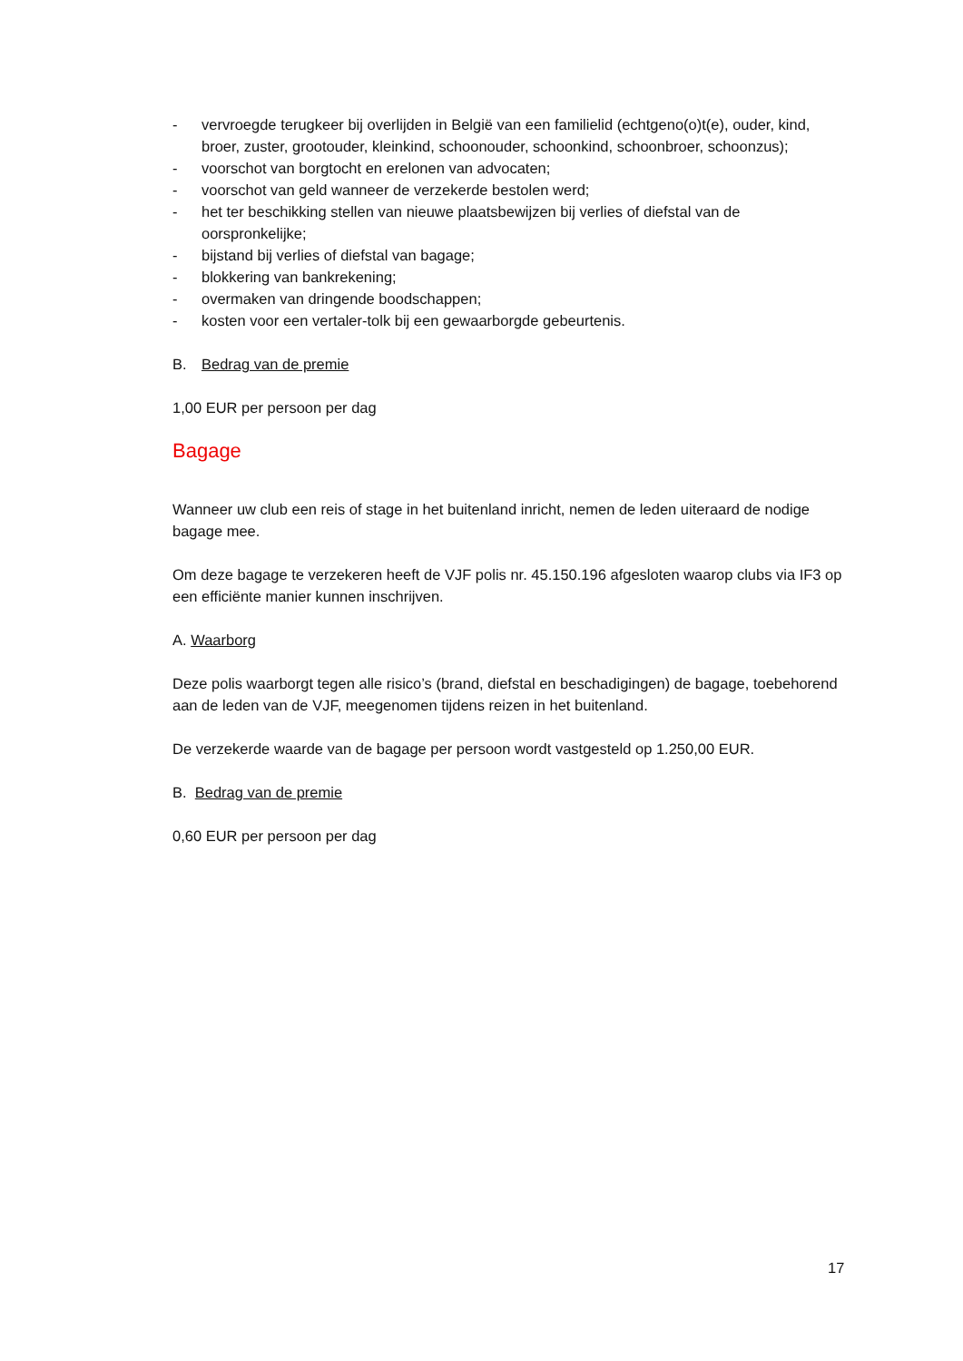- vervroegde terugkeer bij overlijden in België van een familielid (echtgeno(o)t(e), ouder, kind, broer, zuster, grootouder, kleinkind, schoonouder, schoonkind, schoonbroer, schoonzus);
- voorschot van borgtocht en erelonen van advocaten;
- voorschot van geld wanneer de verzekerde bestolen werd;
- het ter beschikking stellen van nieuwe plaatsbewijzen bij verlies of diefstal van de oorspronkelijke;
- bijstand bij verlies of diefstal van bagage;
- blokkering van bankrekening;
- overmaken van dringende boodschappen;
- kosten voor een vertaler-tolk bij een gewaarborgde gebeurtenis.
B. Bedrag van de premie
1,00 EUR per persoon per dag
Bagage
Wanneer uw club een reis of stage in het buitenland inricht, nemen de leden uiteraard de nodige bagage mee.
Om deze bagage te verzekeren heeft de VJF polis nr. 45.150.196 afgesloten waarop clubs via IF3 op een efficiënte manier kunnen inschrijven.
A. Waarborg
Deze polis waarborgt tegen alle risico’s (brand, diefstal en beschadigingen) de bagage, toebehorend aan de leden van de VJF, meegenomen tijdens reizen in het buitenland.
De verzekerde waarde van de bagage per persoon wordt vastgesteld op 1.250,00 EUR.
B. Bedrag van de premie
0,60 EUR per persoon per dag
17